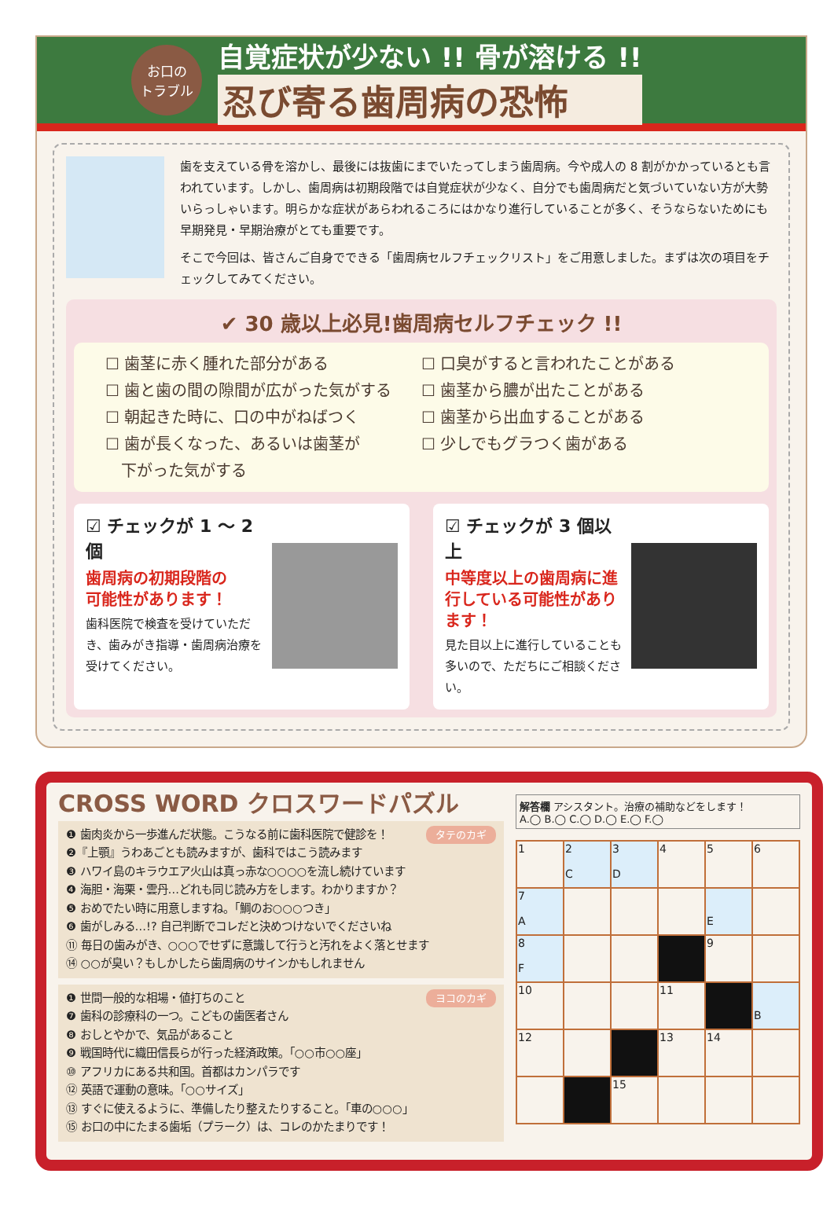お口の
トラブル
自覚症状が少ない !! 骨が溶ける !!
忍び寄る歯周病の恐怖
歯を支えている骨を溶かし、最後には抜歯にまでいたってしまう歯周病。今や成人の 8 割がかかっているとも言われています。しかし、歯周病は初期段階では自覚症状が少なく、自分でも歯周病だと気づいていない方が大勢いらっしゃいます。明らかな症状があらわれるころにはかなり進行していることが多く、そうならないためにも早期発見・早期治療がとても重要です。
そこで今回は、皆さんご自身でできる「歯周病セルフチェックリスト」をご用意しました。まずは次の項目をチェックしてみてください。
✔ 30 歳以上必見!歯周病セルフチェック !!
☐ 歯茎に赤く腫れた部分がある
☐ 口臭がすると言われたことがある
☐ 歯と歯の間の隙間が広がった気がする
☐ 歯茎から膿が出たことがある
☐ 朝起きた時に、口の中がねばつく
☐ 歯茎から出血することがある
☐ 歯が長くなった、あるいは歯茎が
　下がった気がする
☐ 少しでもグラつく歯がある
☑ チェックが 1 ～ 2 個
歯周病の初期段階の
可能性があります！
歯科医院で検査を受けていただき、歯みがき指導・歯周病治療を受けてください。
☑ チェックが 3 個以上
中等度以上の歯周病に進行している可能性があります！
見た目以上に進行していることも多いので、ただちにご相談ください。
CROSS WORD クロスワードパズル
タテのカギ ❶ 歯肉炎から一歩進んだ状態。こうなる前に歯科医院で健診を！
❷『上顎』うわあごとも読みますが、歯科ではこう読みます
❸ ハワイ島のキラウエア火山は真っ赤な○○○○を流し続けています
❹ 海胆・海栗・雲丹…どれも同じ読み方をします。わかりますか？
❺ おめでたい時に用意しますね。「鯛のお○○○つき」
❻ 歯がしみる…!? 自己判断でコレだと決めつけないでくださいね
⑪ 毎日の歯みがき、○○○でせずに意識して行うと汚れをよく落とせます
⑭ ○○が臭い？もしかしたら歯周病のサインかもしれません
ヨコのカギ ❶ 世間一般的な相場・値打ちのこと
❼ 歯科の診療科の一つ。こどもの歯医者さん
❽ おしとやかで、気品があること
❾ 戦国時代に織田信長らが行った経済政策。「○○市○○座」
⑩ アフリカにある共和国。首都はカンパラです
⑫ 英語で運動の意味。「○○サイズ」
⑬ すぐに使えるように、準備したり整えたりすること。「車の○○○」
⑮ お口の中にたまる歯垢（プラーク）は、コレのかたまりです！
解答欄 アシスタント。治療の補助などをします！
A.◯ B.◯ C.◯ D.◯ E.◯ F.◯
| 1 | 2 C | 3 D | 4 | 5 | 6 |
| 7 A | | | | E | |
| 8 F | | | | 9 | |
| 10 | | | 11 | | B |
| 12 | | | 13 | 14 | |
| | | 15 | | | |